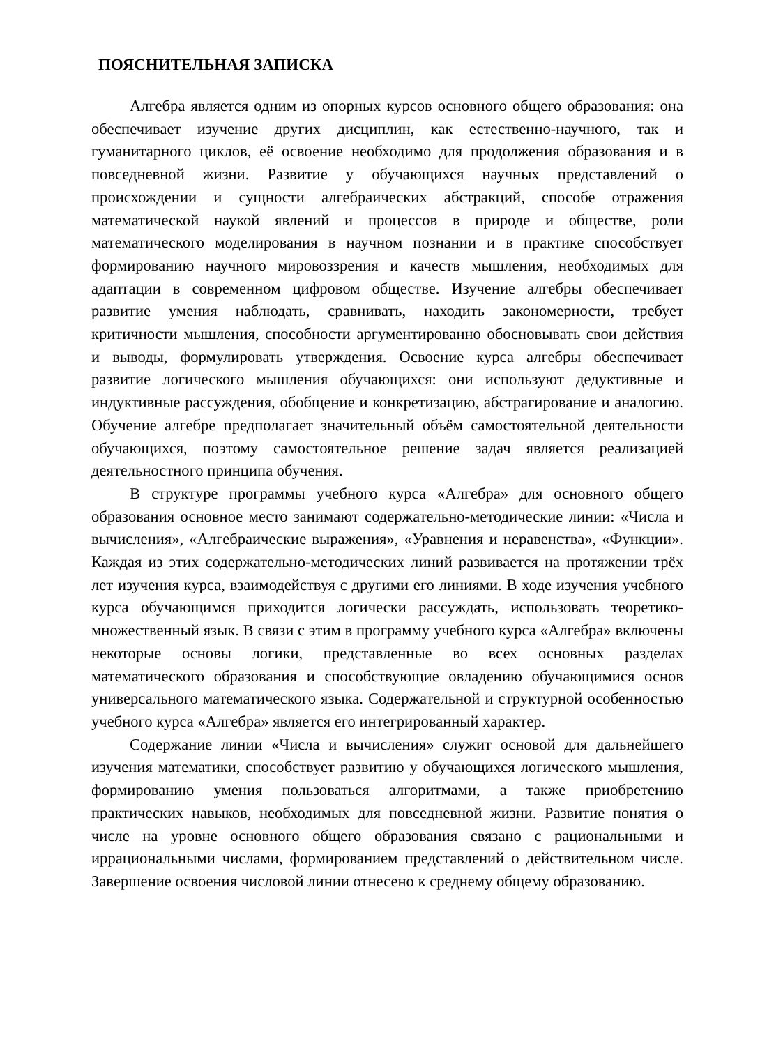ПОЯСНИТЕЛЬНАЯ ЗАПИСКА
Алгебра является одним из опорных курсов основного общего образования: она обеспечивает изучение других дисциплин, как естественно-научного, так и гуманитарного циклов, её освоение необходимо для продолжения образования и в повседневной жизни. Развитие у обучающихся научных представлений о происхождении и сущности алгебраических абстракций, способе отражения математической наукой явлений и процессов в природе и обществе, роли математического моделирования в научном познании и в практике способствует формированию научного мировоззрения и качеств мышления, необходимых для адаптации в современном цифровом обществе. Изучение алгебры обеспечивает развитие умения наблюдать, сравнивать, находить закономерности, требует критичности мышления, способности аргументированно обосновывать свои действия и выводы, формулировать утверждения. Освоение курса алгебры обеспечивает развитие логического мышления обучающихся: они используют дедуктивные и индуктивные рассуждения, обобщение и конкретизацию, абстрагирование и аналогию. Обучение алгебре предполагает значительный объём самостоятельной деятельности обучающихся, поэтому самостоятельное решение задач является реализацией деятельностного принципа обучения.
В структуре программы учебного курса «Алгебра» для основного общего образования основное место занимают содержательно-методические линии: «Числа и вычисления», «Алгебраические выражения», «Уравнения и неравенства», «Функции». Каждая из этих содержательно-методических линий развивается на протяжении трёх лет изучения курса, взаимодействуя с другими его линиями. В ходе изучения учебного курса обучающимся приходится логически рассуждать, использовать теоретико-множественный язык. В связи с этим в программу учебного курса «Алгебра» включены некоторые основы логики, представленные во всех основных разделах математического образования и способствующие овладению обучающимися основ универсального математического языка. Содержательной и структурной особенностью учебного курса «Алгебра» является его интегрированный характер.
Содержание линии «Числа и вычисления» служит основой для дальнейшего изучения математики, способствует развитию у обучающихся логического мышления, формированию умения пользоваться алгоритмами, а также приобретению практических навыков, необходимых для повседневной жизни. Развитие понятия о числе на уровне основного общего образования связано с рациональными и иррациональными числами, формированием представлений о действительном числе. Завершение освоения числовой линии отнесено к среднему общему образованию.